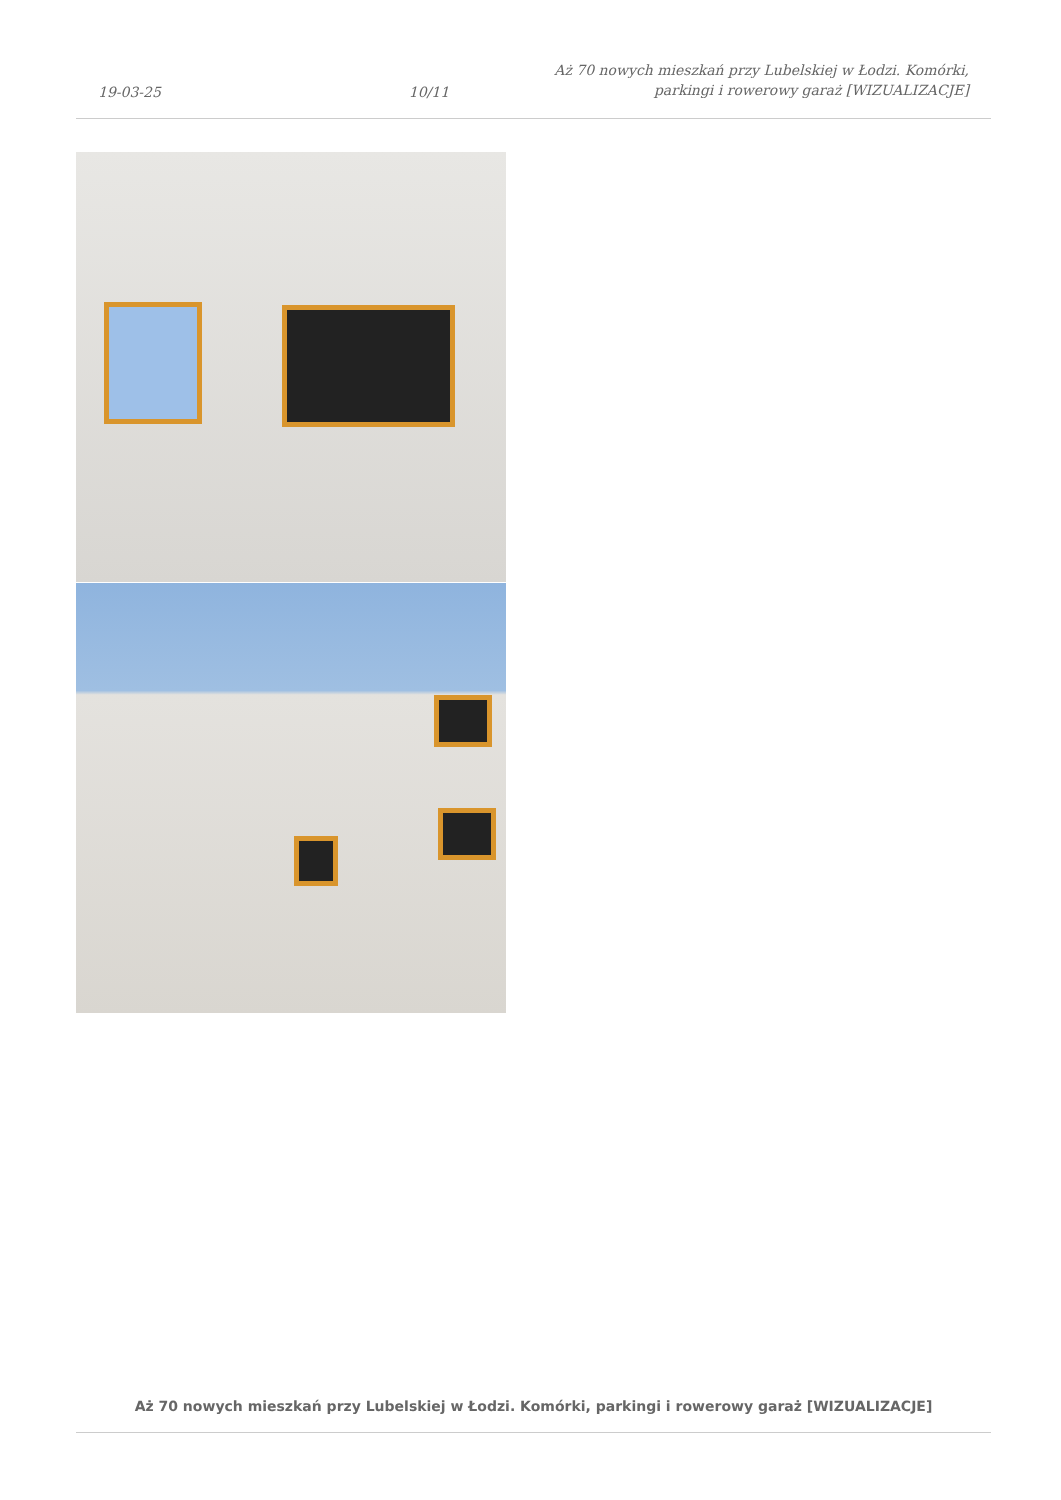19-03-25
10/11
Aż 70 nowych mieszkań przy Lubelskiej w Łodzi. Komórki, parkingi i rowerowy garaż [WIZUALIZACJE]
Aż 70 nowych mieszkań przy Lubelskiej w Łodzi. Komórki, parkingi i rowerowy garaż [WIZUALIZACJE]